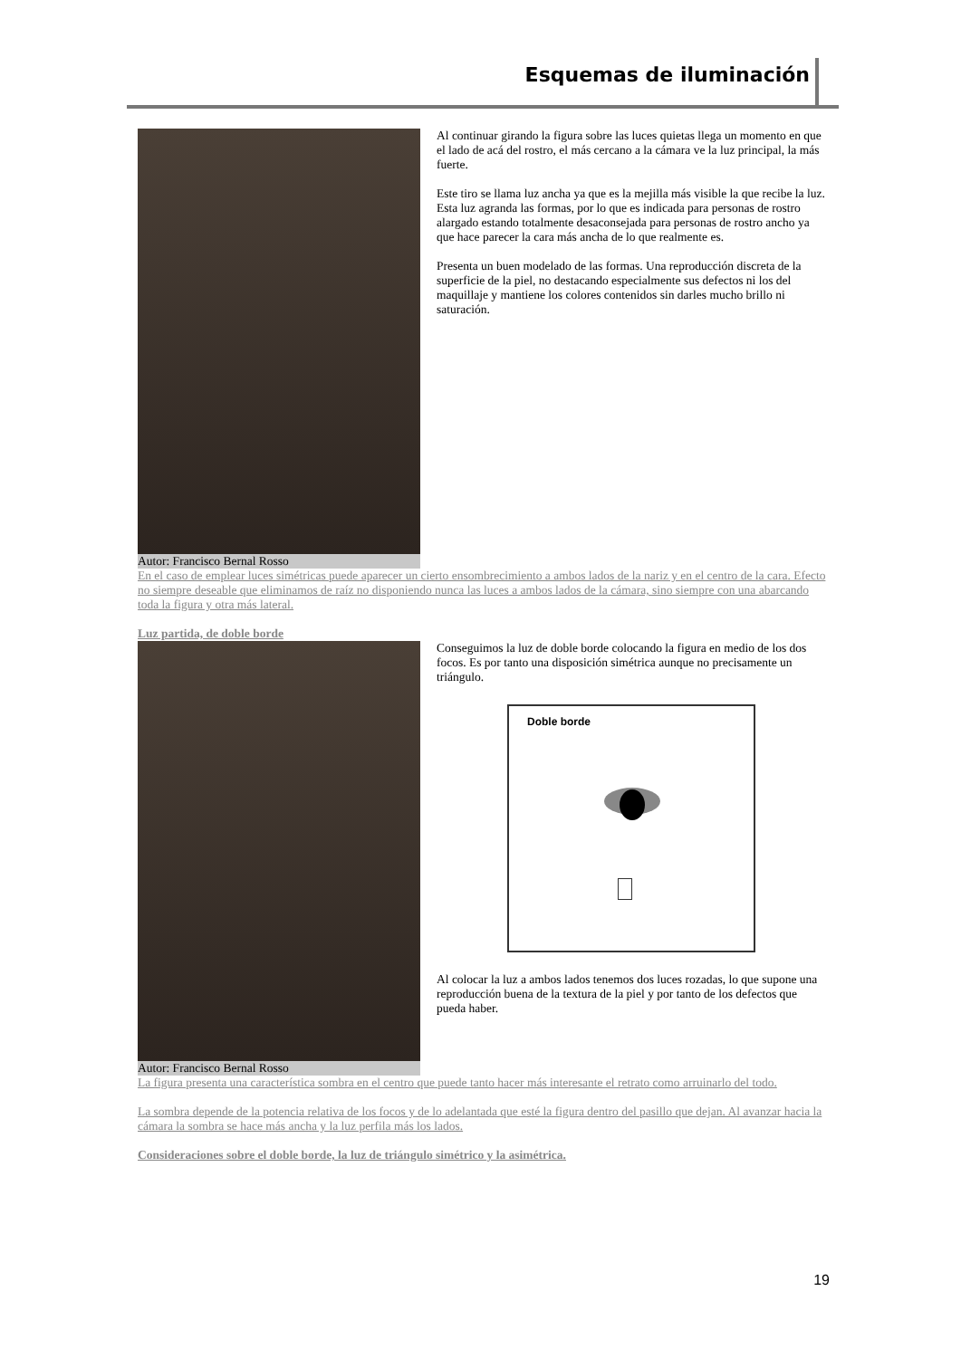Esquemas de iluminación
Autor: Francisco Bernal Rosso Al continuar girando la figura sobre las luces quietas llega un momento en que el lado de acá del rostro, el más cercano a la cámara ve la luz principal, la más fuerte.
Este tiro se llama luz ancha ya que es la mejilla más visible la que recibe la luz. Esta luz agranda las formas, por lo que es indicada para personas de rostro alargado estando totalmente desaconsejada para personas de rostro ancho ya que hace parecer la cara más ancha de lo que realmente es.
Presenta un buen modelado de las formas. Una reproducción discreta de la superficie de la piel, no destacando especialmente sus defectos ni los del maquillaje y mantiene los colores contenidos sin darles mucho brillo ni saturación.
En el caso de emplear luces simétricas puede aparecer un cierto ensombrecimiento a ambos lados de la nariz y en el centro de la cara. Efecto no siempre deseable que eliminamos de raíz no disponiendo nunca las luces a ambos lados de la cámara, sino siempre con una abarcando toda la figura y otra más lateral.
Luz partida, de doble borde
Autor: Francisco Bernal Rosso Conseguimos la luz de doble borde colocando la figura en medio de los dos focos. Es por tanto una disposición simétrica aunque no precisamente un triángulo.
Doble borde
Al colocar la luz a ambos lados tenemos dos luces rozadas, lo que supone una reproducción buena de la textura de la piel y por tanto de los defectos que pueda haber.
La figura presenta una característica sombra en el centro que puede tanto hacer más interesante el retrato como arruinarlo del todo.
La sombra depende de la potencia relativa de los focos y de lo adelantada que esté la figura dentro del pasillo que dejan. Al avanzar hacia la cámara la sombra se hace más ancha y la luz perfila más los lados.
Consideraciones sobre el doble borde, la luz de triángulo simétrico y la asimétrica.
19